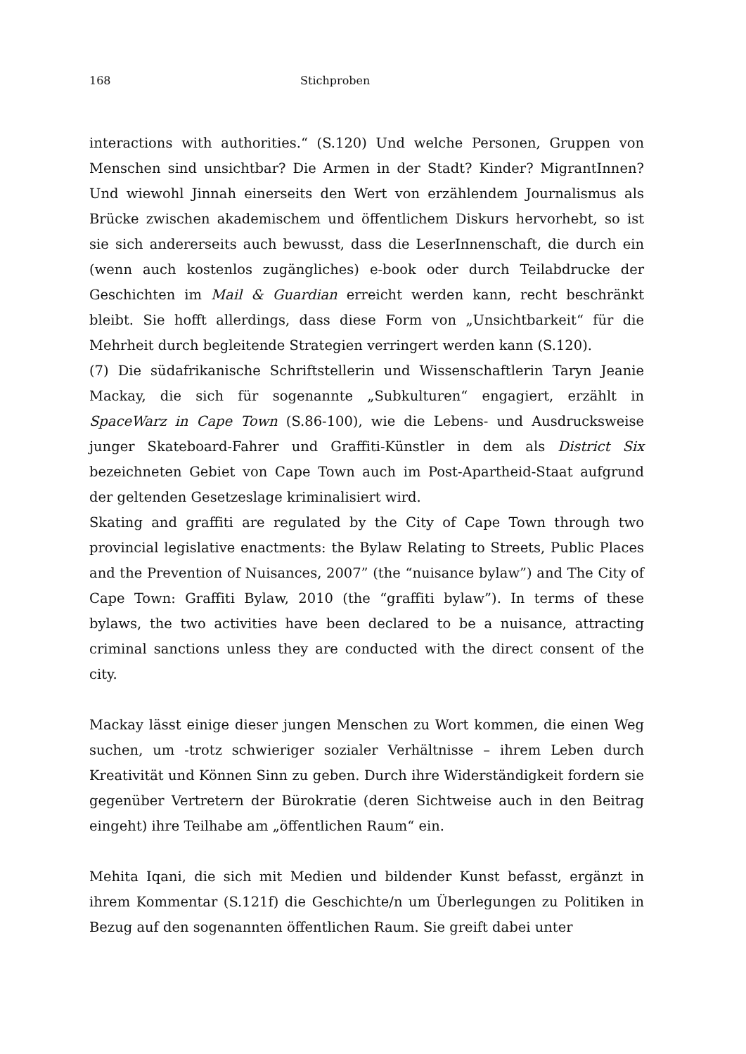168 Stichproben
interactions with authorities.“ (S.120) Und welche Personen, Gruppen von Menschen sind unsichtbar? Die Armen in der Stadt? Kinder? MigrantInnen? Und wiewohl Jinnah einerseits den Wert von erzählendem Journalismus als Brücke zwischen akademischem und öffentlichem Diskurs hervorhebt, so ist sie sich andererseits auch bewusst, dass die LeserInnenschaft, die durch ein (wenn auch kostenlos zugängliches) e-book oder durch Teilabdrucke der Geschichten im Mail & Guardian erreicht werden kann, recht beschränkt bleibt. Sie hofft allerdings, dass diese Form von „Unsichtbarkeit“ für die Mehrheit durch begleitende Strategien verringert werden kann (S.120).
(7) Die südafrikanische Schriftstellerin und Wissenschaftlerin Taryn Jeanie Mackay, die sich für sogenannte „Subkulturen“ engagiert, erzählt in SpaceWarz in Cape Town (S.86-100), wie die Lebens- und Ausdrucksweise junger Skateboard-Fahrer und Graffiti-Künstler in dem als District Six bezeichneten Gebiet von Cape Town auch im Post-Apartheid-Staat aufgrund der geltenden Gesetzeslage kriminalisiert wird.
Skating and graffiti are regulated by the City of Cape Town through two provincial legislative enactments: the Bylaw Relating to Streets, Public Places and the Prevention of Nuisances, 2007” (the “nuisance bylaw”) and The City of Cape Town: Graffiti Bylaw, 2010 (the “graffiti bylaw”). In terms of these bylaws, the two activities have been declared to be a nuisance, attracting criminal sanctions unless they are conducted with the direct consent of the city.
Mackay lässt einige dieser jungen Menschen zu Wort kommen, die einen Weg suchen, um -trotz schwieriger sozialer Verhältnisse – ihrem Leben durch Kreativität und Können Sinn zu geben. Durch ihre Widerständigkeit fordern sie gegenüber Vertretern der Bürokratie (deren Sichtweise auch in den Beitrag eingeht) ihre Teilhabe am „öffentlichen Raum“ ein.
Mehita Iqani, die sich mit Medien und bildender Kunst befasst, ergänzt in ihrem Kommentar (S.121f) die Geschichte/n um Überlegungen zu Politiken in Bezug auf den sogenannten öffentlichen Raum. Sie greift dabei unter